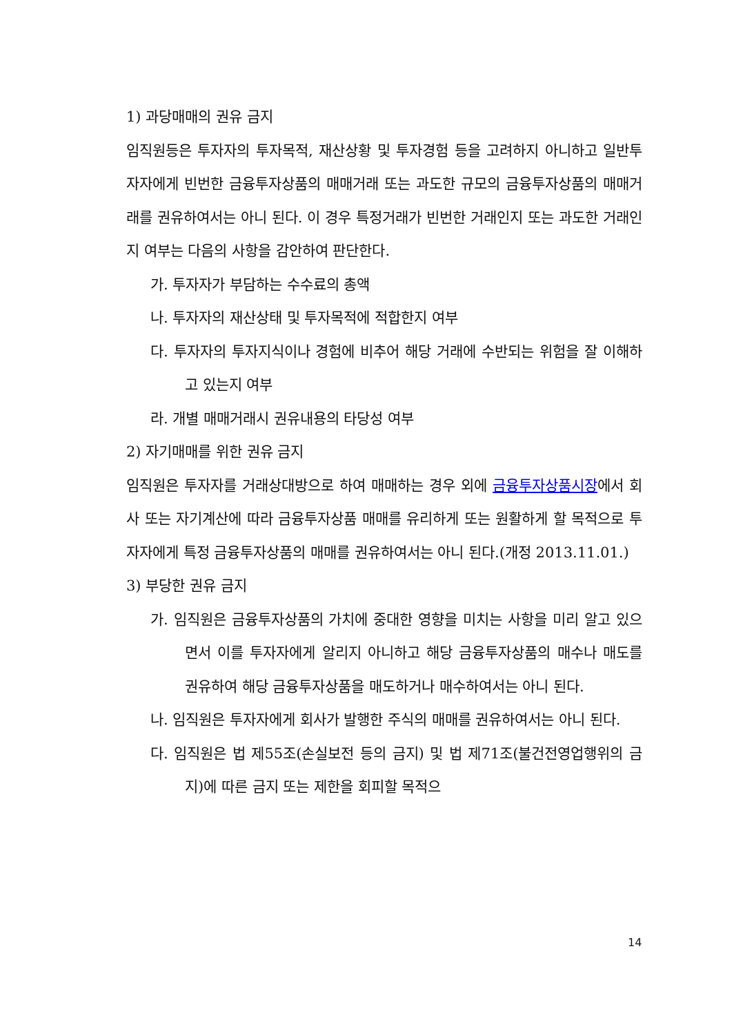1) 과당매매의 권유 금지
임직원등은 투자자의 투자목적, 재산상황 및 투자경험 등을 고려하지 아니하고 일반투자자에게 빈번한 금융투자상품의 매매거래 또는 과도한 규모의 금융투자상품의 매매거래를 권유하여서는 아니 된다. 이 경우 특정거래가 빈번한 거래인지 또는 과도한 거래인지 여부는 다음의 사항을 감안하여 판단한다.
가. 투자자가 부담하는 수수료의 총액
나. 투자자의 재산상태 및 투자목적에 적합한지 여부
다. 투자자의 투자지식이나 경험에 비추어 해당 거래에 수반되는 위험을 잘 이해하고 있는지 여부
라. 개별 매매거래시 권유내용의 타당성 여부
2) 자기매매를 위한 권유 금지
임직원은 투자자를 거래상대방으로 하여 매매하는 경우 외에 금융투자상품시장에서 회사 또는 자기계산에 따라 금융투자상품 매매를 유리하게 또는 원활하게 할 목적으로 투자자에게 특정 금융투자상품의 매매를 권유하여서는 아니 된다.(개정 2013.11.01.)
3) 부당한 권유 금지
가. 임직원은 금융투자상품의 가치에 중대한 영향을 미치는 사항을 미리 알고 있으면서 이를 투자자에게 알리지 아니하고 해당 금융투자상품의 매수나 매도를 권유하여 해당 금융투자상품을 매도하거나 매수하여서는 아니 된다.
나. 임직원은 투자자에게 회사가 발행한 주식의 매매를 권유하여서는 아니 된다.
다. 임직원은 법 제55조(손실보전 등의 금지) 및 법 제71조(불건전영업행위의 금지)에 따른 금지 또는 제한을 회피할 목적으
14